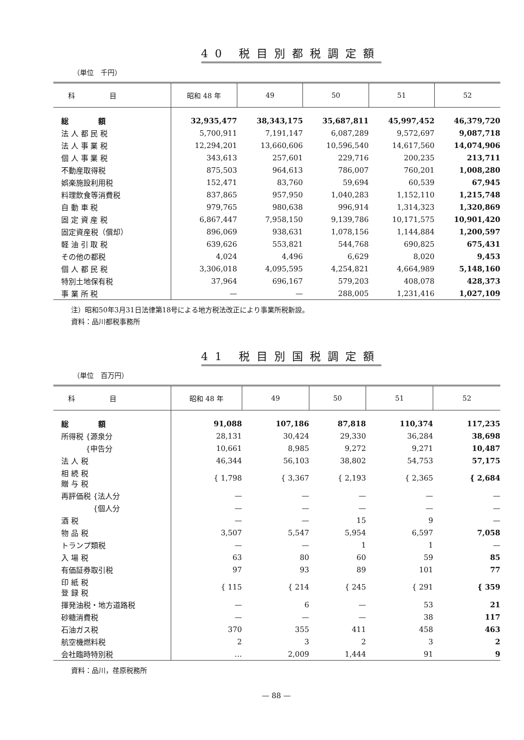40 税目別都税調定額
（単位　千円）
| 科 目 | 昭和 48 年 | 49 | 50 | 51 | 52 |
| --- | --- | --- | --- | --- | --- |
| 総 額 | 32,935,477 | 38,343,175 | 35,687,811 | 45,997,452 | 46,379,720 |
| 法 人 都 民 税 | 5,700,911 | 7,191,147 | 6,087,289 | 9,572,697 | 9,087,718 |
| 法 人 事 業 税 | 12,294,201 | 13,660,606 | 10,596,540 | 14,617,560 | 14,074,906 |
| 個 人 事 業 税 | 343,613 | 257,601 | 229,716 | 200,235 | 213,711 |
| 不動産取得税 | 875,503 | 964,613 | 786,007 | 760,201 | 1,008,280 |
| 娯楽施設利用税 | 152,471 | 83,760 | 59,694 | 60,539 | 67,945 |
| 料理飲食等消費税 | 837,865 | 957,950 | 1,040,283 | 1,152,110 | 1,215,748 |
| 自 動 車 税 | 979,765 | 980,638 | 996,914 | 1,314,323 | 1,320,869 |
| 固 定 資 産 税 | 6,867,447 | 7,958,150 | 9,139,786 | 10,171,575 | 10,901,420 |
| 固定資産税（償却） | 896,069 | 938,631 | 1,078,156 | 1,144,884 | 1,200,597 |
| 軽 油 引 取 税 | 639,626 | 553,821 | 544,768 | 690,825 | 675,431 |
| その他の都税 | 4,024 | 4,496 | 6,629 | 8,020 | 9,453 |
| 個 人 都 民 税 | 3,306,018 | 4,095,595 | 4,254,821 | 4,664,989 | 5,148,160 |
| 特別土地保有税 | 37,964 | 696,167 | 579,203 | 408,078 | 428,373 |
| 事 業 所 税 | — | — | 288,005 | 1,231,416 | 1,027,109 |
注）昭和50年3月31日法律第18号による地方税法改正により事業所税新設。
資料：品川都税事務所
41 税目別国税調定額
（単位　百万円）
| 科 目 | 昭和 48 年 | 49 | 50 | 51 | 52 |
| --- | --- | --- | --- | --- | --- |
| 総 額 | 91,088 | 107,186 | 87,818 | 110,374 | 117,235 |
| 所得税 {源泉分 | 28,131 | 30,424 | 29,330 | 36,284 | 38,698 |
| {申告分 | 10,661 | 8,985 | 9,272 | 9,271 | 10,487 |
| 法 人 税 | 46,344 | 56,103 | 38,802 | 54,753 | 57,175 |
| 相 続 税 贈 与 税 | { 1,798 | { 3,367 | { 2,193 | { 2,365 | { 2,684 |
| 再評価税 {法人分 | — | — | — | — | — |
| {個人分 | — | — | — | — | — |
| 酒 税 | — | — | 15 | 9 | — |
| 物 品 税 | 3,507 | 5,547 | 5,954 | 6,597 | 7,058 |
| トランプ類税 | — | — | 1 | 1 | — |
| 入 場 税 | 63 | 80 | 60 | 59 | 85 |
| 有価証券取引税 | 97 | 93 | 89 | 101 | 77 |
| 印 紙 税 登 録 税 | { 115 | { 214 | { 245 | { 291 | { 359 |
| 揮発油税・地方道路税 | — | 6 | — | 53 | 21 |
| 砂糖消費税 | — | — | — | 38 | 117 |
| 石油ガス税 | 370 | 355 | 411 | 458 | 463 |
| 航空機燃料税 | 2 | 3 | 2 | 3 | 2 |
| 会社臨時特別税 | … | 2,009 | 1,444 | 91 | 9 |
資料：品川，荏原税務所
— 88 —